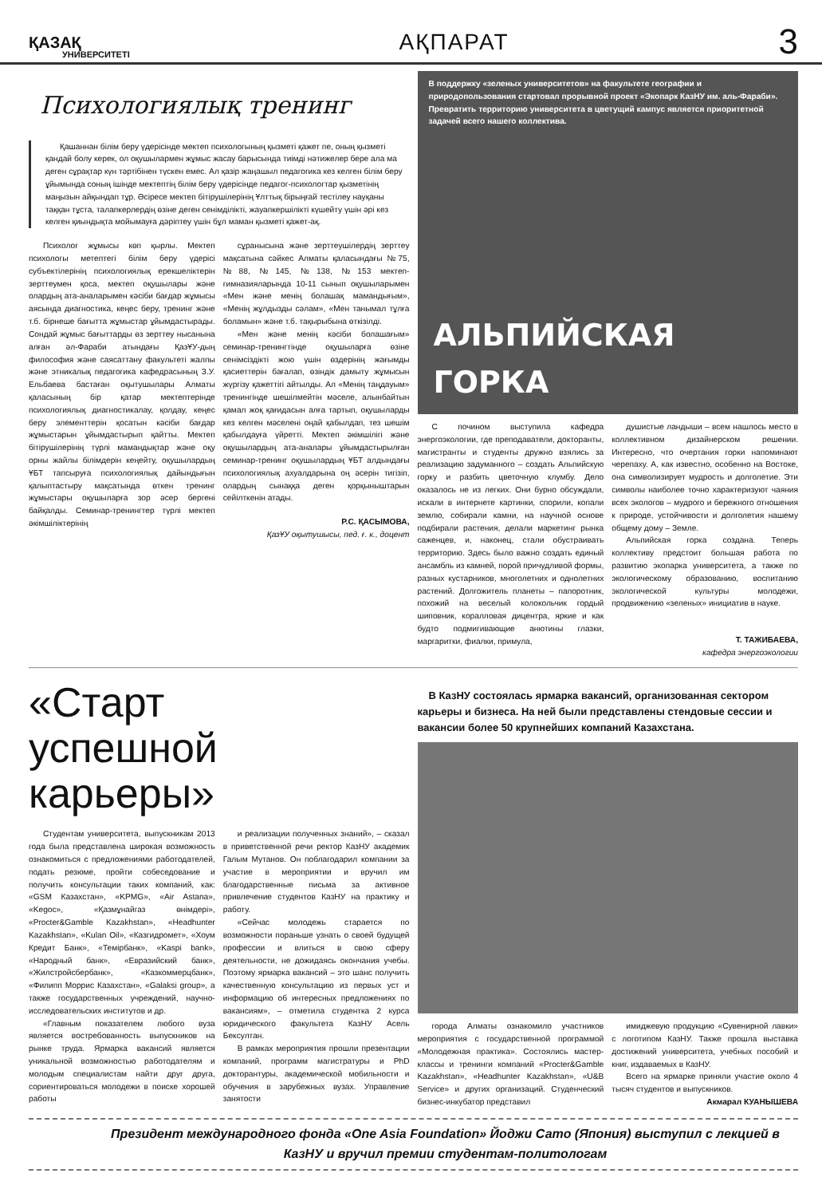ҚАЗАҚ
УНИВЕРСИТЕТІ
АҚПАРАТ
3
Психологиялық тренинг
Қашаннан білім беру үдерісінде мектеп психологының қызметі қажет пе, оның қызметі қандай болу керек, ол оқушылармен жұмыс жасау барысында тиімді нәтижелер бере ала ма деген сұрақтар күн тәртібінен түскен емес. Ал қазір жаңашыл педагогика кез келген білім беру ұйымында соның ішінде мектептің білім беру үдерісінде педагог-психологтар қызметінің маңызын айқындап тұр. Әсіресе мектеп бітірушілерінің Ұлттық бірыңғай тестілеу науқаны таққан тұста, талапкерлердің өзіне деген сенімділікті, жауапкершілікті күшейту үшін әрі кез келген қиындықта мойымауға дәріптеу үшін бұл маман қызметі қажет-ақ.
Психолог жұмысы көп қырлы. Мектеп психологы метептегі білім беру үдерісі субъектілерінің психологиялық ерекшеліктерін зерттеумен қоса, мектеп оқушылары және олардың ата-аналарымен кәсіби бағдар жұмысы аясында диагностика, кеңес беру, тренинг және т.б. бірнеше бағытта жұмыстар ұйымдастырады. Сондай жұмыс бағыттарды өз зерттеу нысанына алған әл-Фараби атындағы ҚазҰУ-дың философия және саясаттану факультеті жалпы және этникалық педагогика кафедрасының З.У. Ельбаева бастаған оқытушылары Алматы қаласының бір қатар мектептерінде психологиялық диагностикалау, қолдау, кеңес беру элементтерін қосатын кәсіби бағдар жұмыстарын ұйымдастырып қайтты. Мектеп бітірушілерінің түрлі мамандықтар және оқу орны жайлы білімдерін кеңейту, оқушылардың ҰБТ тапсыруға психологиялық дайындығын қалыптастыру мақсатында өткен тренинг жұмыстары оқушыларға зор әсер бергені байқалды. Семинар-тренингтер түрлі мектеп әкімшіліктерінің
сұранысына және зерттеушілердің зерттеу мақсатына сәйкес Алматы қаласындағы №75, №88, №145, №138, №153 мектеп-гимназияларында 10-11 сынып оқушыларымен «Мен және менің болашақ мамандығым», «Менің жұлдызды сәлам», «Мен танымал тұлға боламын» және т.б. тақырыбына өткізілді.
«Мен және менің кәсіби болашағым» семинар-тренингтінде оқушыларға өзіне сенімсіздікті жою үшін өздерінің жағымды қасиеттерін бағалап, өзіндік дамыту жұмысын жүргізу қажеттігі айтылды. Ал «Менің таңдауым» тренингінде шешілмейтін мәселе, алынбайтын қамал жоқ қағидасын алға тартып, оқушыларды кез келген мәселені оңай қабылдап, тез шешім қабылдауға үйретті. Мектеп әкімшілігі және оқушылардың ата-аналары ұйымдастырылған семинар-тренинг оқушылардың ҰБТ алдындағы психологиялық ахуалдарына оң әсерін тигізіп, олардың сынаққа деген қорқыныштарын сейілткенін атады.
Р.С. ҚАСЫМОВА,
ҚазҰУ оқытушысы, пед. ғ. к., доцент
В поддержку «зеленых университетов» на факультете географии и природопользования стартовал прорывной проект «Экопарк КазНУ им. аль-Фараби». Превратить территорию университета в цветущий кампус является приоритетной задачей всего нашего коллектива.
АЛЬПИЙСКАЯ ГОРКА
С почином выступила кафедра энергоэкологии, где преподаватели, докторанты, магистранты и студенты дружно взялись за реализацию задуманного – создать Альпийскую горку и разбить цветочную клумбу. Дело оказалось не из легких. Они бурно обсуждали, искали в интернете картинки, спорили, копали землю, собирали камни, на научной основе подбирали растения, делали маркетинг рынка саженцев, и, наконец, стали обустраивать территорию. Здесь было важно создать единый ансамбль из камней, порой причудливой формы, разных кустарников, многолетних и однолетних растений. Долгожитель планеты – папоротник, похожий на веселый колокольчик гордый шиповник, коралловая дицентра, яркие и как будто подмигивающие анютины глазки, маргаритки, фиалки, примула,
душистые ландыши – всем нашлось место в коллективном дизайнерском решении. Интересно, что очертания горки напоминают черепаху. А, как известно, особенно на Востоке, она символизирует мудрость и долголетие. Эти символы наиболее точно характеризуют чаяния всех экологов – мудрого и бережного отношения к природе, устойчивости и долголетия нашему общему дому – Земле.
Альпийская горка создана. Теперь коллективу предстоит большая работа по развитию экопарка университета, а также по экологическому образованию, воспитанию экологической культуры молодежи, продвижению «зеленых» инициатив в науке.
Т. ТАЖИБАЕВА,
кафедра энергоэкологии
«Старт
успешной
карьеры»
Студентам университета, выпускникам 2013 года была представлена широкая возможность ознакомиться с предложениями работодателей, подать резюме, пройти собеседование и получить консультации таких компаний, как: «GSM Казахстан», «KPMG», «Air Astana», «Kegoc», «Қазмұнайгаз өнімдері», «Procter&Gamble Kazakhstan», «Headhunter Kazakhstan», «Kulan Oil», «Казгидромет», «Хоум Кредит Банк», «Темірбанк», «Kaspi bank», «Народный банк», «Евразийский банк», «Жилстройсбербанк», «Казкоммерцбанк», «Филипп Моррис Казахстан», «Galaksi group», а также государственных учреждений, научно-исследовательских институтов и др.
«Главным показателем любого вуза является востребованность выпускников на рынке труда. Ярмарка вакансий является уникальной возможностью работодателям и молодым специалистам найти друг друга, сориентироваться молодежи в поиске хорошей работы
и реализации полученных знаний», – сказал в приветственной речи ректор КазНУ академик Галым Мутанов. Он поблагодарил компании за участие в мероприятии и вручил им благодарственные письма за активное привлечение студентов КазНУ на практику и работу.
«Сейчас молодежь старается по возможности пораньше узнать о своей будущей профессии и влиться в свою сферу деятельности, не дожидаясь окончания учебы. Поэтому ярмарка вакансий – это шанс получить качественную консультацию из первых уст и информацию об интересных предложениях по вакансиям», – отметила студентка 2 курса юридического факультета КазНУ Асель Бексултан.
В рамках мероприятия прошли презентации компаний, программ магистратуры и PhD докторантуры, академической мобильности и обучения в зарубежных вузах. Управление занятости
В КазНУ состоялась ярмарка вакансий, организованная сектором карьеры и бизнеса. На ней были представлены стендовые сессии и вакансии более 50 крупнейших компаний Казахстана.
города Алматы ознакомило участников мероприятия с государственной программой «Молодежная практика». Состоялись мастер-классы и тренинги компаний «Procter&Gamble Kazakhstan», «Headhunter Kazakhstan», «U&B Service» и других организаций. Студенческий бизнес-инкубатор представил
имиджевую продукцию «Сувенирной лавки» с логотипом КазНУ. Также прошла выставка достижений университета, учебных пособий и книг, издаваемых в КазНУ.
Всего на ярмарке приняли участие около 4 тысяч студентов и выпускников.
Акмарал КУАНЫШЕВА
Президент международного фонда «One Asia Foundation» Йоджи Сато (Япония) выступил с лекцией в КазНУ и вручил премии студентам-политологам